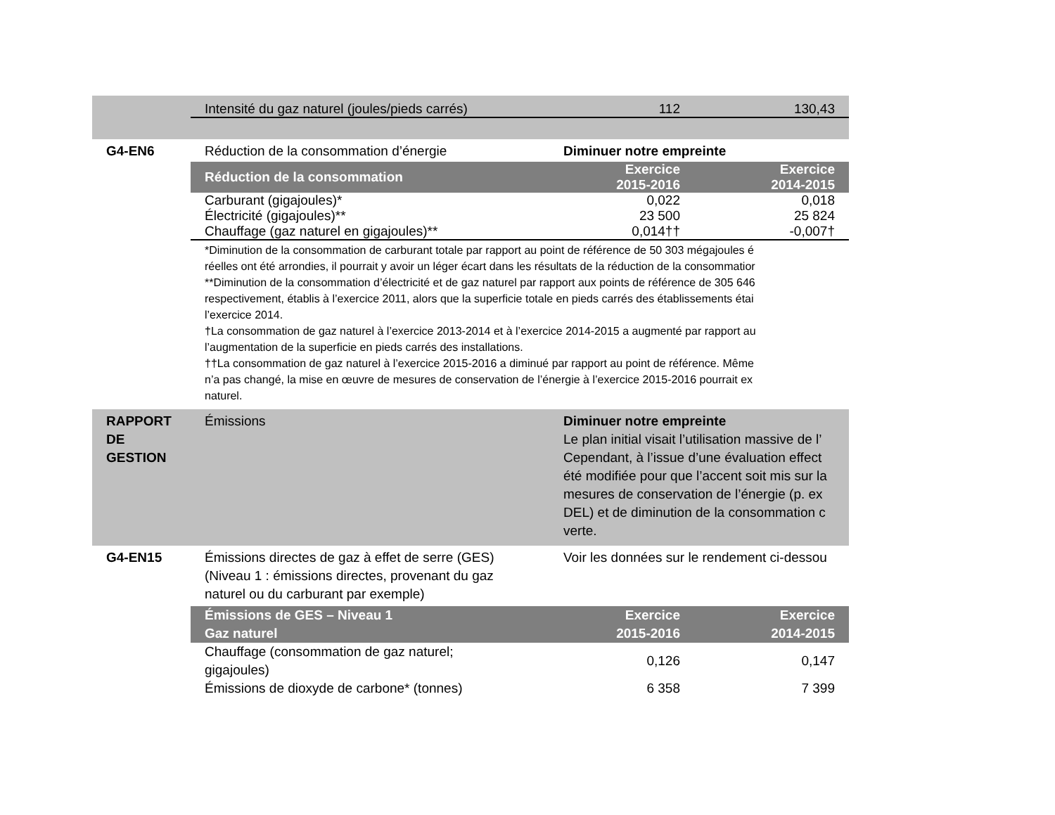| Intensité du gaz naturel (joules/pieds carrés) | 112 | 130,43 |
G4-EN6 Réduction de la consommation d’énergie Diminuer notre empreinte
| Réduction de la consommation | Exercice 2015-2016 | Exercice 2014-2015 |
| --- | --- | --- |
| Carburant (gigajoules)* | 0,022 | 0,018 |
| Électricité (gigajoules)** | 23 500 | 25 824 |
| Chauffage (gaz naturel en gigajoules)** | 0,014†† | -0,007† |
*Diminution de la consommation de carburant totale par rapport au point de référence de 50 303 mégajoules é
réelles ont été arrondies, il pourrait y avoir un léger écart dans les résultats de la réduction de la consommatior
**Diminution de la consommation d’électricité et de gaz naturel par rapport aux points de référence de 305 646
respectivement, établis à l’exercice 2011, alors que la superficie totale en pieds carrés des établissements étai
l’exercice 2014.
†La consommation de gaz naturel à l’exercice 2013-2014 et à l’exercice 2014-2015 a augmenté par rapport au
l’augmentation de la superficie en pieds carrés des installations.
††La consommation de gaz naturel à l’exercice 2015-2016 a diminué par rapport au point de référence. Même
n’a pas changé, la mise en œuvre de mesures de conservation de l’énergie à l’exercice 2015-2016 pourrait ex
naturel.
RAPPORT
DE
GESTION
Émissions Diminuer notre empreinte
Le plan initial visait l’utilisation massive de l’
Cependant, à l’issue d’une évaluation effect
été modifiée pour que l’accent soit mis sur la
mesures de conservation de l’énergie (p. ex
DEL) et de diminution de la consommation c
verte.
G4-EN15 Émissions directes de gaz à effet de serre (GES)
(Niveau 1 : émissions directes, provenant du gaz
naturel ou du carburant par exemple)
Voir les données sur le rendement ci-dessou
| Émissions de GES – Niveau 1 Gaz naturel | Exercice 2015-2016 | Exercice 2014-2015 |
| --- | --- | --- |
| Chauffage (consommation de gaz naturel; gigajoules) | 0,126 | 0,147 |
| Émissions de dioxyde de carbone* (tonnes) | 6 358 | 7 399 |